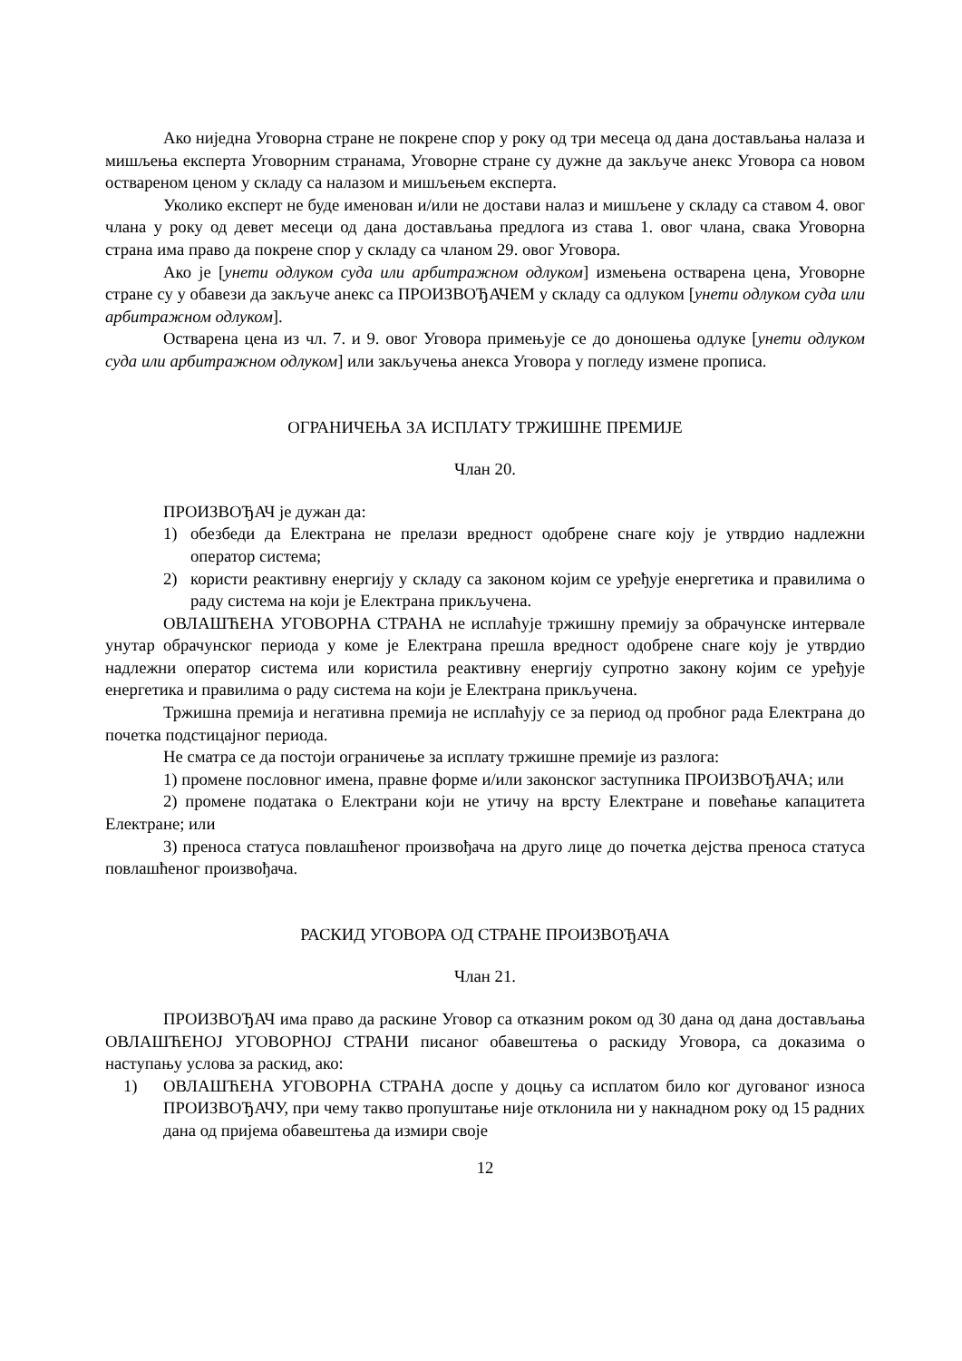Ако ниједна Уговорна стране не покрене спор у року од три месеца од дана достављања налаза и мишљења експерта Уговорним странама, Уговорне стране су дужне да закључе анекс Уговора са новом оствареном ценом у складу са налазом и мишљењем експерта.
Уколико експерт не буде именован и/или не достави налаз и мишљене у складу са ставом 4. овог члана у року од девет месеци од дана достављања предлога из става 1. овог члана, свака Уговорна страна има право да покрене спор у складу са чланом 29. овог Уговора.
Ако је [унети одлуком суда или арбитражном одлуком] измењена остварена цена, Уговорне стране су у обавези да закључе анекс са ПРОИЗВОЂАЧЕМ у складу са одлуком [унети одлуком суда или арбитражном одлуком].
Остварена цена из чл. 7. и 9. овог Уговора примењује се до доношења одлуке [унети одлуком суда или арбитражном одлуком] или закључења анекса Уговора у погледу измене прописа.
ОГРАНИЧЕЊА ЗА ИСПЛАТУ ТРЖИШНЕ ПРЕМИЈЕ
Члан 20.
ПРОИЗВОЂАЧ је дужан да:
1) обезбеди да Електрана не прелази вредност одобрене снаге коју је утврдио надлежни оператор система;
2) користи реактивну енергију у складу са законом којим се уређује енергетика и правилима о раду система на који је Електрана прикључена.
ОВЛАШЋЕНА УГОВОРНА СТРАНА не исплаћује тржишну премију за обрачунске интервале унутар обрачунског периода у коме је Електрана прешла вредност одобрене снаге коју је утврдио надлежни оператор система или користила реактивну енергију супротно закону којим се уређује енергетика и правилима о раду система на који је Електрана прикључена.
Тржишна премија и негативна премија не исплаћују се за период од пробног рада Електрана до почетка подстицајног периода.
Не сматра се да постоји ограничење за исплату тржишне премије из разлога:
1) промене пословног имена, правне форме и/или законског заступника ПРОИЗВОЂАЧА; или
2) промене података о Електрани који не утичу на врсту Електране и повећање капацитета Електране; или
3) преноса статуса повлашћеног произвођача на друго лице до почетка дејства преноса статуса повлашћеног произвођача.
РАСКИД УГОВОРА ОД СТРАНЕ ПРОИЗВОЂАЧА
Члан 21.
ПРОИЗВОЂАЧ има право да раскине Уговор са отказним роком од 30 дана од дана достављања ОВЛАШЋЕНОЈ УГОВОРНОЈ СТРАНИ писаног обавештења о раскиду Уговора, са доказима о наступању услова за раскид, ако:
1) ОВЛАШЋЕНА УГОВОРНА СТРАНА доспе у доцњу са исплатом било ког дугованог износа ПРОИЗВОЂАЧУ, при чему такво пропуштање није отклонила ни у накнадном року од 15 радних дана од пријема обавештења да измири своје
12